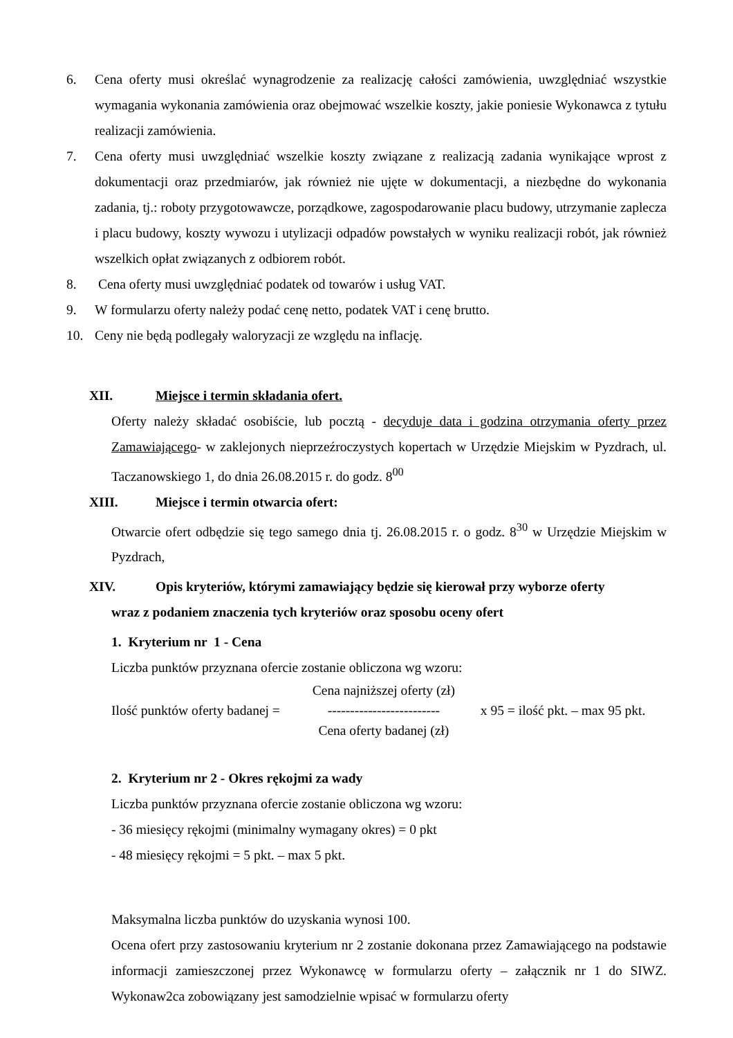6. Cena oferty musi określać wynagrodzenie za realizację całości zamówienia, uwzględniać wszystkie wymagania wykonania zamówienia oraz obejmować wszelkie koszty, jakie poniesie Wykonawca z tytułu realizacji zamówienia.
7. Cena oferty musi uwzględniać wszelkie koszty związane z realizacją zadania wynikające wprost z dokumentacji oraz przedmiarów, jak również nie ujęte w dokumentacji, a niezbędne do wykonania zadania, tj.: roboty przygotowawcze, porządkowe, zagospodarowanie placu budowy, utrzymanie zaplecza i placu budowy, koszty wywozu i utylizacji odpadów powstałych w wyniku realizacji robót, jak również wszelkich opłat związanych z odbiorem robót.
8. Cena oferty musi uwzględniać podatek od towarów i usług VAT.
9. W formularzu oferty należy podać cenę netto, podatek VAT i cenę brutto.
10. Ceny nie będą podlegały waloryzacji ze względu na inflację.
XII. Miejsce i termin składania ofert.
Oferty należy składać osobiście, lub pocztą - decyduje data i godzina otrzymania oferty przez Zamawiającego- w zaklejonych nieprzeźroczystych kopertach w Urzędzie Miejskim w Pyzdrach, ul. Taczanowskiego 1, do dnia 26.08.2015 r. do godz. 8<sup>00</sup>
XIII. Miejsce i termin otwarcia ofert:
Otwarcie ofert odbędzie się tego samego dnia tj. 26.08.2015 r. o godz. 8<sup>30</sup> w Urzędzie Miejskim w Pyzdrach,
XIV. Opis kryteriów, którymi zamawiający będzie się kierował przy wyborze oferty
wraz z podaniem znaczenia tych kryteriów oraz sposobu oceny ofert
1. Kryterium nr 1 - Cena
Liczba punktów przyznana ofercie zostanie obliczona wg wzoru:
Ilość punktów oferty badanej =
Cena najniższej oferty (zł)
-------------------------
Cena oferty badanej (zł)
x 95 = ilość pkt. – max 95 pkt.
2. Kryterium nr 2 - Okres rękojmi za wady
Liczba punktów przyznana ofercie zostanie obliczona wg wzoru:
- 36 miesięcy rękojmi (minimalny wymagany okres) = 0 pkt
- 48 miesięcy rękojmi = 5 pkt. – max 5 pkt.
Maksymalna liczba punktów do uzyskania wynosi 100.
Ocena ofert przy zastosowaniu kryterium nr 2 zostanie dokonana przez Zamawiającego na podstawie informacji zamieszczonej przez Wykonawcę w formularzu oferty – załącznik nr 1 do SIWZ. Wykonaw2ca zobowiązany jest samodzielnie wpisać w formularzu oferty